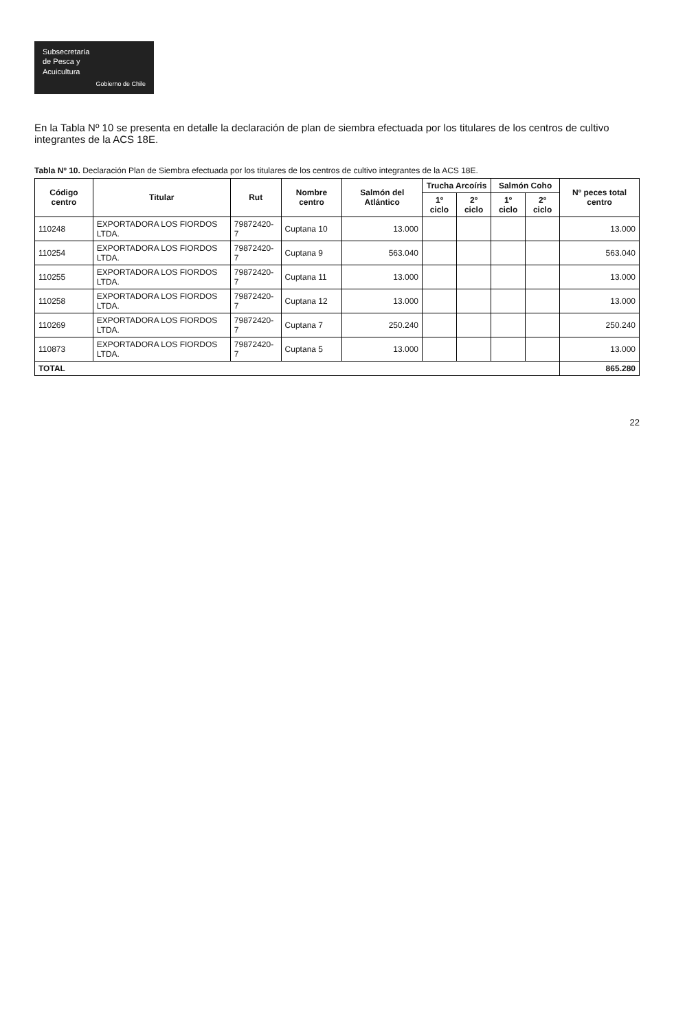Subsecretaría
de Pesca y
Acuicultura
Gobierno de Chile
En la Tabla Nº 10 se presenta en detalle la declaración de plan de siembra efectuada por los titulares de los centros de cultivo integrantes de la ACS 18E.
Tabla Nº 10. Declaración Plan de Siembra efectuada por los titulares de los centros de cultivo integrantes de la ACS 18E.
| Código centro | Titular | Rut | Nombre centro | Salmón del Atlántico | Trucha Arcoíris | | Salmón Coho | | Nº peces total centro |
| --- | --- | --- | --- | --- | --- | --- | --- | --- | --- |
| | | | | | 1º ciclo | 2º ciclo | 1º ciclo | 2º ciclo | |
| 110248 | EXPORTADORA LOS FIORDOS LTDA. | 79872420-7 | Cuptana 10 | 13.000 | | | | | 13.000 |
| 110254 | EXPORTADORA LOS FIORDOS LTDA. | 79872420-7 | Cuptana 9 | 563.040 | | | | | 563.040 |
| 110255 | EXPORTADORA LOS FIORDOS LTDA. | 79872420-7 | Cuptana 11 | 13.000 | | | | | 13.000 |
| 110258 | EXPORTADORA LOS FIORDOS LTDA. | 79872420-7 | Cuptana 12 | 13.000 | | | | | 13.000 |
| 110269 | EXPORTADORA LOS FIORDOS LTDA. | 79872420-7 | Cuptana 7 | 250.240 | | | | | 250.240 |
| 110873 | EXPORTADORA LOS FIORDOS LTDA. | 79872420-7 | Cuptana 5 | 13.000 | | | | | 13.000 |
| TOTAL | | | | | | | | | 865.280 |
22